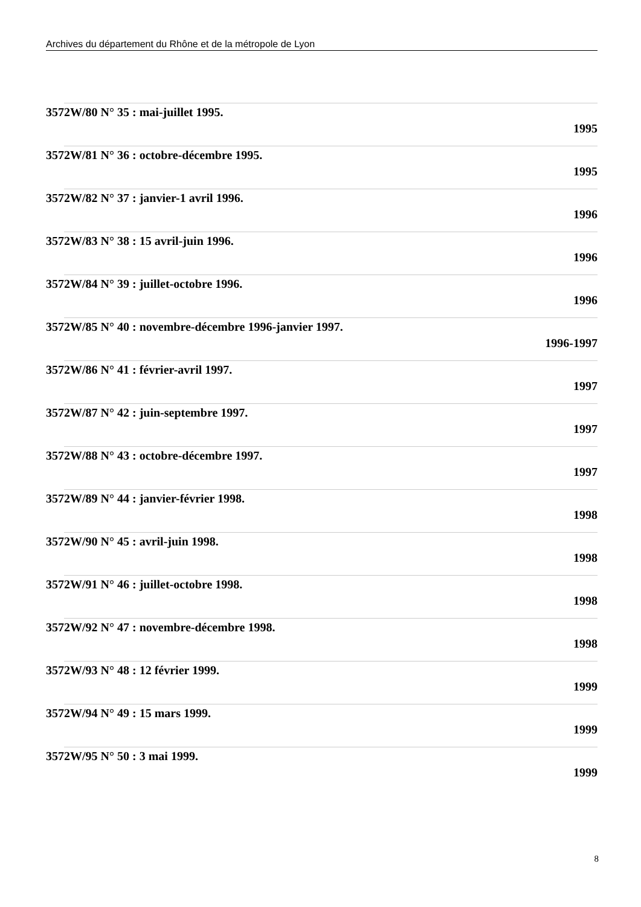Archives du département du Rhône et de la métropole de Lyon
3572W/80 N° 35 : mai-juillet 1995.
1995
3572W/81 N° 36 : octobre-décembre 1995.
1995
3572W/82 N° 37 : janvier-1 avril 1996.
1996
3572W/83 N° 38 : 15 avril-juin 1996.
1996
3572W/84 N° 39 : juillet-octobre 1996.
1996
3572W/85 N° 40 : novembre-décembre 1996-janvier 1997.
1996-1997
3572W/86 N° 41 : février-avril 1997.
1997
3572W/87 N° 42 : juin-septembre 1997.
1997
3572W/88 N° 43 : octobre-décembre 1997.
1997
3572W/89 N° 44 : janvier-février 1998.
1998
3572W/90 N° 45 : avril-juin 1998.
1998
3572W/91 N° 46 : juillet-octobre 1998.
1998
3572W/92 N° 47 : novembre-décembre 1998.
1998
3572W/93 N° 48 : 12 février 1999.
1999
3572W/94 N° 49 : 15 mars 1999.
1999
3572W/95 N° 50 : 3 mai 1999.
1999
8